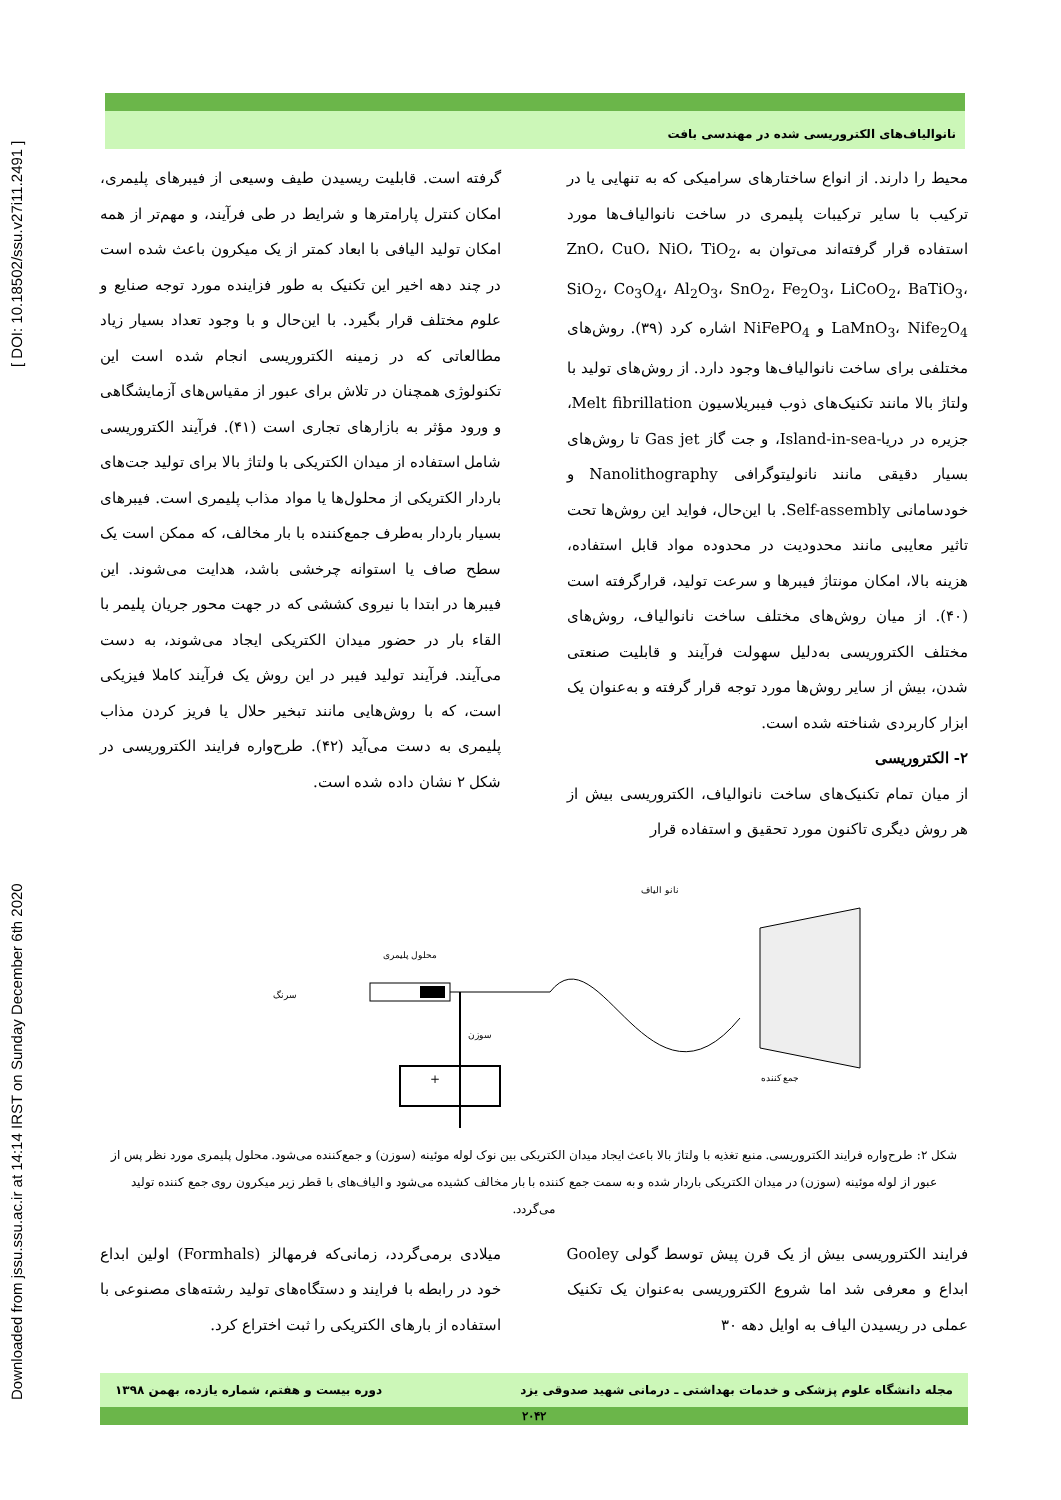Downloaded from jssu.ssu.ac.ir at 14:14 IRST on Sunday December 6th 2020 [ DOI: 10.18502/ssu.v27i11.2491 ]
نانوالیاف‌های الکتروریسی شده در مهندسی بافت
محیط را دارند. از انواع ساختارهای سرامیکی که به تنهایی یا در ترکیب با سایر ترکیبات پلیمری در ساخت نانوالیاف‌ها مورد استفاده قرار گرفته‌اند می‌توان به ZnO، CuO، NiO، TiO<sub>2</sub>، SiO<sub>2</sub>، Co<sub>3</sub>O<sub>4</sub>، Al<sub>2</sub>O<sub>3</sub>، SnO<sub>2</sub>، Fe<sub>2</sub>O<sub>3</sub>، LiCoO<sub>2</sub>، BaTiO<sub>3</sub>، LaMnO<sub>3</sub>، Nife<sub>2</sub>O<sub>4</sub> و NiFePO<sub>4</sub> اشاره کرد (۳۹). روش‌های مختلفی برای ساخت نانوالیاف‌ها وجود دارد. از روش‌های تولید با ولتاژ بالا مانند تکنیک‌های ذوب فیبریلاسیون Melt fibrillation، جزیره در دریا-Island-in-sea، و جت گاز Gas jet تا روش‌های بسیار دقیقی مانند نانولیتوگرافی Nanolithography و خودسامانی Self-assembly. با این‌حال، فواید این روش‌ها تحت تاثیر معایبی مانند محدودیت در محدوده مواد قابل استفاده، هزینه بالا، امکان مونتاژ فیبرها و سرعت تولید، قرارگرفته است (۴۰). از میان روش‌های مختلف ساخت نانوالیاف، روش‌های مختلف الکتروریسی به‌دلیل سهولت فرآیند و قابلیت صنعتی شدن، بیش از سایر روش‌ها مورد توجه قرار گرفته و به‌عنوان یک ابزار کاربردی شناخته شده است.
۲- الکتروریسی
از میان تمام تکنیک‌های ساخت نانوالیاف، الکتروریسی بیش از هر روش دیگری تاکنون مورد تحقیق و استفاده قرار
گرفته است. قابلیت ریسیدن طیف وسیعی از فیبرهای پلیمری، امکان کنترل پارامترها و شرایط در طی فرآیند، و مهم‌تر از همه امکان تولید الیافی با ابعاد کمتر از یک میکرون باعث شده است در چند دهه اخیر این تکنیک به طور فزاینده مورد توجه صنایع و علوم مختلف قرار بگیرد. با این‌حال و با وجود تعداد بسیار زیاد مطالعاتی که در زمینه الکتروریسی انجام شده است این تکنولوژی همچنان در تلاش برای عبور از مقیاس‌های آزمایشگاهی و ورود مؤثر به بازارهای تجاری است (۴۱). فرآیند الکتروریسی شامل استفاده از میدان الکتریکی با ولتاژ بالا برای تولید جت‌های باردار الکتریکی از محلول‌ها یا مواد مذاب پلیمری است. فیبرهای بسیار باردار به‌طرف جمع‌کننده با بار مخالف، که ممکن است یک سطح صاف یا استوانه چرخشی باشد، هدایت می‌شوند. این فیبرها در ابتدا با نیروی کششی که در جهت محور جریان پلیمر با القاء بار در حضور میدان الکتریکی ایجاد می‌شوند، به دست می‌آیند. فرآیند تولید فیبر در این روش یک فرآیند کاملا فیزیکی است، که با روش‌هایی مانند تبخیر حلال یا فریز کردن مذاب پلیمری به دست می‌آید (۴۲). طرح‌واره فرایند الکتروریسی در شکل ۲ نشان داده شده است.
نانو الیاف
محلول پلیمری
سرنگ
سوزن
جمع کننده
+
شکل ۲: طرح‌واره فرایند الکتروریسی. منبع تغذیه با ولتاژ بالا باعث ایجاد میدان الکتریکی بین نوک لوله موئینه (سوزن) و جمع‌کننده می‌شود. محلول پلیمری مورد نظر پس از عبور از لوله موئینه (سوزن) در میدان الکتریکی باردار شده و به سمت جمع کننده با بار مخالف کشیده می‌شود و الیاف‌های با قطر زیر میکرون روی جمع کننده تولید می‌گردد.
فرایند الکتروریسی بیش از یک قرن پیش توسط گولی Gooley ابداع و معرفی شد اما شروع الکتروریسی به‌عنوان یک تکنیک عملی در ریسیدن الیاف به اوایل دهه ۳۰
میلادی برمی‌گردد، زمانی‌که فرمهالز (Formhals) اولین ابداع خود در رابطه با فرایند و دستگاه‌های تولید رشته‌های مصنوعی با استفاده از بارهای الکتریکی را ثبت اختراع کرد.
مجله دانشگاه علوم پزشکی و خدمات بهداشتی ـ درمانی شهید صدوقی یزد دوره بیست و هفتم، شماره یازده، بهمن ۱۳۹۸
۲۰۴۲